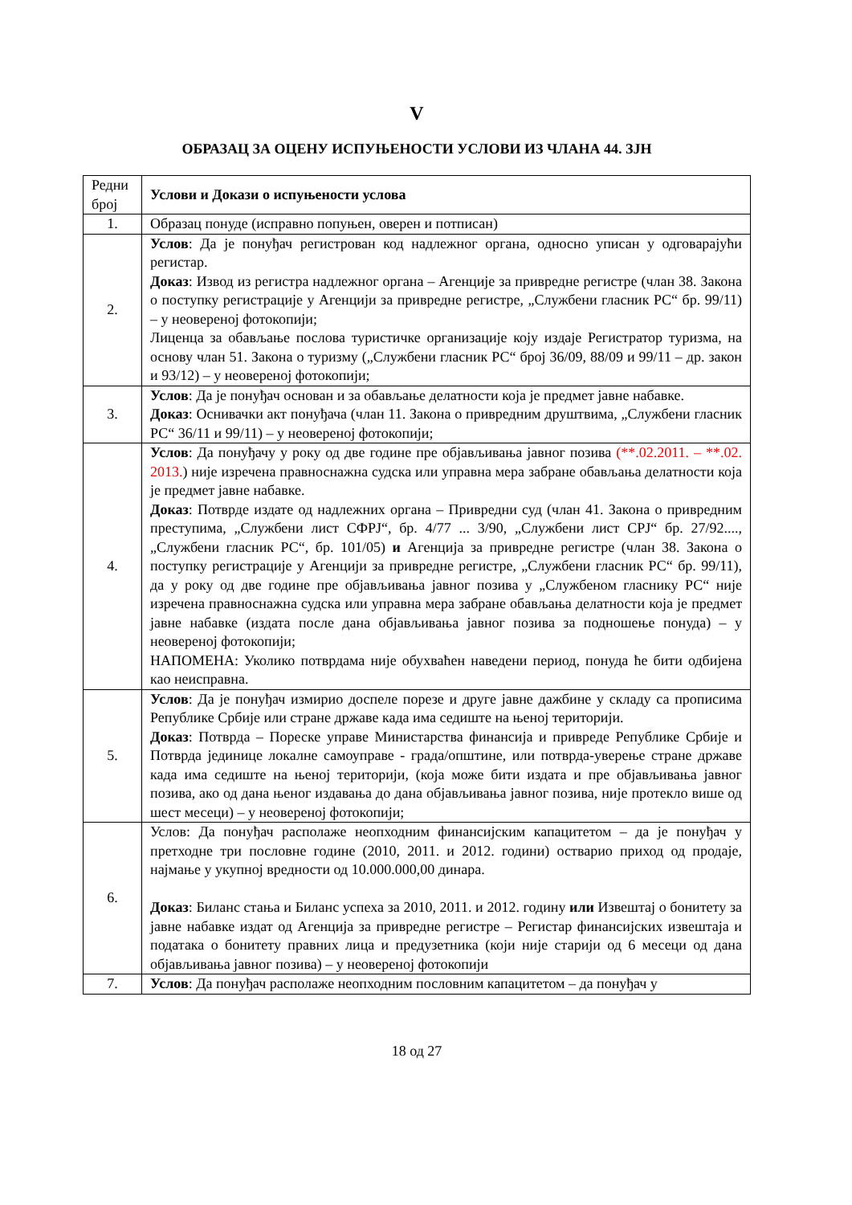V
ОБРАЗАЦ ЗА ОЦЕНУ ИСПУЊЕНОСТИ УСЛОВИ ИЗ ЧЛАНА 44. ЗЈН
| Редни број | Услови и Докази о испуњености услова |
| 1. | Образац понуде (исправно попуњен, оверен и потписан) |
| 2. | Услов : Да је понуђач регистрован код надлежног органа, односно уписан у одговарајући регистар. Доказ : Извод из регистра надлежног органа – Агенције за привредне регистре (члан 38. Закона о поступку регистрације у Агенцији за привредне регистре, „Службени гласник РС“ бр. 99/11) – у неовереној фотокопији; Лиценца за обављање послова туристичке организације коју издаје Регистратор туризма, на основу члан 51. Закона о туризму („Службени гласник РС“ број 36/09, 88/09 и 99/11 – др. закон и 93/12) – у неовереној фотокопији; |
| 3. | Услов : Да је понуђач основан и за обављање делатности која је предмет јавне набавке. Доказ : Оснивачки акт понуђача (члан 11. Закона о привредним друштвима, „Службени гласник РС“ 36/11 и 99/11) – у неовереној фотокопији; |
| 4. | Услов : Да понуђачу у року од две године пре објављивања јавног позива (**.02.2011. – **.02. 2013. ) није изречена правноснажна судска или управна мера забране обављања делатности која је предмет јавне набавке. Доказ : Потврде издате од надлежних органа – Привредни суд (члан 41. Закона о привредним преступима, „Службени лист СФРЈ“, бр. 4/77 ... 3/90, „Службени лист СРЈ“ бр. 27/92...., „Службени гласник РС“, бр. 101/05) и Агенција за привредне регистре (члан 38. Закона о поступку регистрације у Агенцији за привредне регистре, „Службени гласник РС“ бр. 99/11), да у року од две године пре објављивања јавног позива у „Службеном гласнику РС“ није изречена правноснажна судска или управна мера забране обављања делатности која је предмет јавне набавке (издата после дана објављивања јавног позива за подношење понуда) – у неовереној фотокопији; НАПОМЕНА: Уколико потврдама није обухваћен наведени период, понуда ће бити одбијена као неисправна. |
| 5. | Услов : Да је понуђач измирио доспеле порезе и друге јавне дажбине у складу са прописима Републике Србије или стране државе када има седиште на њеној територији. Доказ : Потврда – Пореске управе Министарства финансија и привреде Републике Србије и Потврда јединице локалне самоуправе - града/општине, или потврда-уверење стране државе када има седиште на њеној територији, (која може бити издата и пре објављивања јавног позива, ако од дана њеног издавања до дана објављивања јавног позива, није протекло више од шест месеци) – у неовереној фотокопији; |
| 6. | Услов: Да понуђач располаже неопходним финансијским капацитетом – да је понуђач у претходне три пословне године (2010, 2011. и 2012. години) остварио приход од продаје, најмање у укупној вредности од 10.000.000,00 динара. Доказ : Биланс стања и Биланс успеха за 2010, 2011. и 2012. годину или Извештај о бонитету за јавне набавке издат од Агенција за привредне регистре – Регистар финансијских извештаја и података о бонитету правних лица и предузетника (који није старији од 6 месеци од дана објављивања јавног позива) – у неовереној фотокопији |
| 7. | Услов : Да понуђач располаже неопходним пословним капацитетом – да понуђач у |
18 од 27